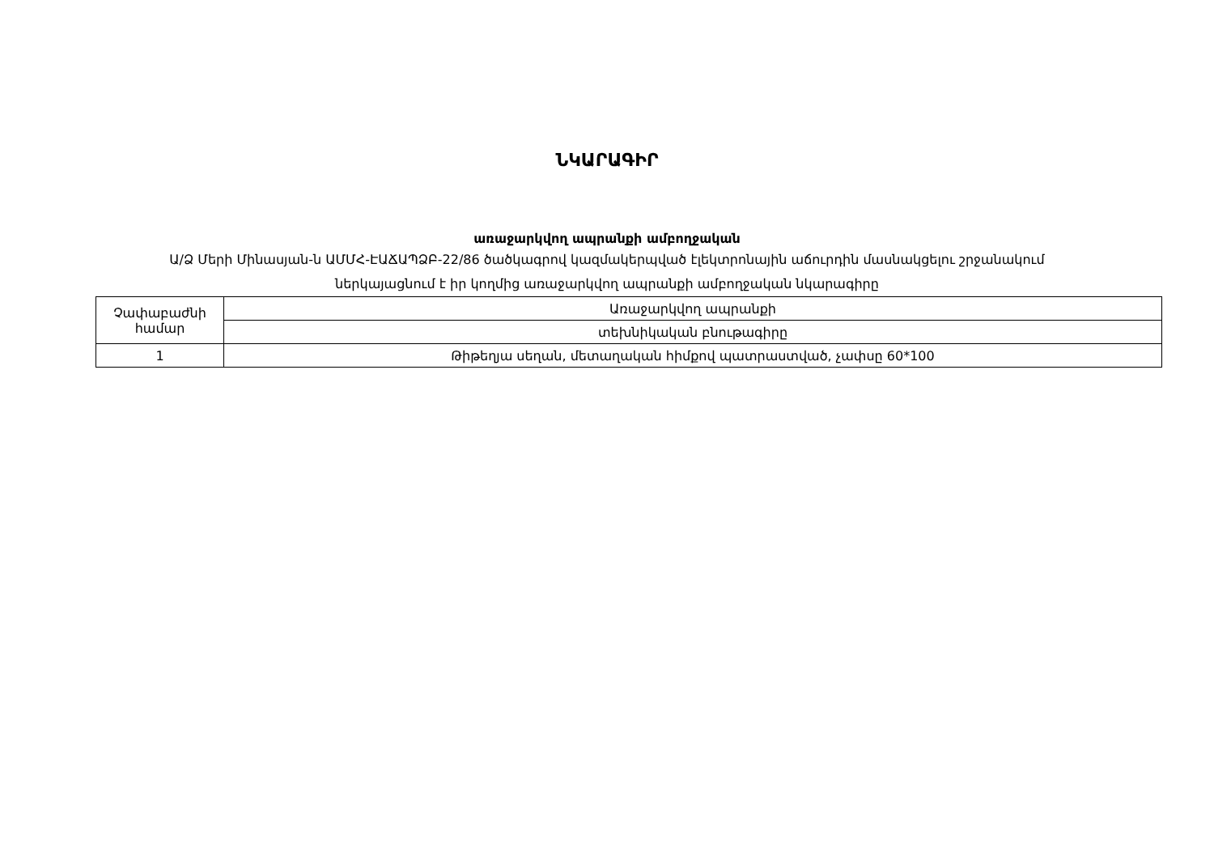ՆԿԱՐԱԳԻՐ
առաջարկվող ապրանքի ամբողջական
Ա/Ձ Մերի Մինասյան-ն ԱՄՄՀ-ԷԱՃԱՊՁԲ-22/86 ծածկագրով կազմակերպված էլեկտրոնային աճուրդին մասնակցելու շրջանակում
ներկայացնում է իր կողմից առաջարկվող ապրանքի ամբողջական նկարագիրը
| Չափաբաժնի համար | Առաջարկվող ապրանքի |
| | տեխնիկական բնութագիրը |
| 1 | Թիթեղյա սեղան, մետաղական հիմքով պատրաստված, չափսը 60*100 |